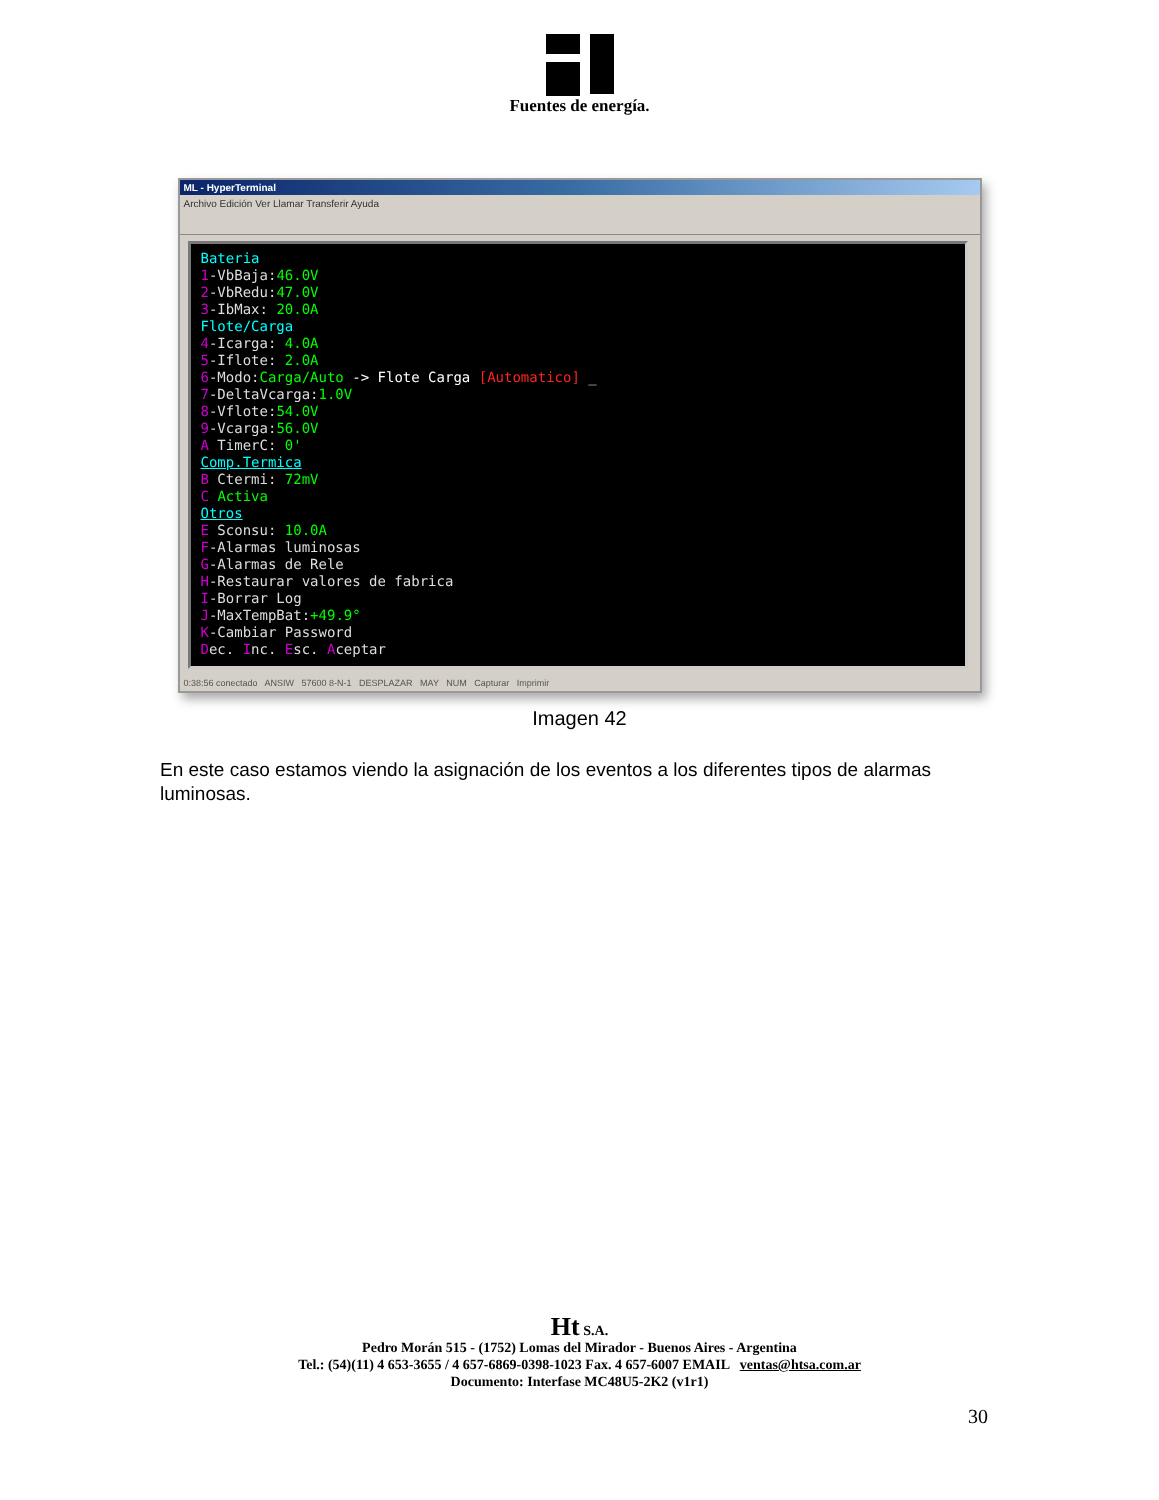Fuentes de energía.
ML - HyperTerminal
Archivo Edición Ver Llamar Transferir Ayuda
Bateria
1-VbBaja:46.0V
2-VbRedu:47.0V
3-IbMax: 20.0A
Flote/Carga
4-Icarga: 4.0A
5-Iflote: 2.0A
6-Modo:Carga/Auto -> Flote Carga [Automatico] _
7-DeltaVcarga:1.0V
8-Vflote:54.0V
9-Vcarga:56.0V
A TimerC: 0'
Comp.Termica
B Ctermi: 72mV
C Activa
Otros
E Sconsu: 10.0A
F-Alarmas luminosas
G-Alarmas de Rele
H-Restaurar valores de fabrica
I-Borrar Log
J-MaxTempBat:+49.9°
K-Cambiar Password
Dec. Inc. Esc. Aceptar
0:38:56 conectado ANSIW 57600 8-N-1 DESPLAZAR MAY NUM Capturar Imprimir
Imagen 42
En este caso estamos viendo la asignación de los eventos a los diferentes tipos de alarmas luminosas.
Ht S.A.
Pedro Morán 515 - (1752) Lomas del Mirador - Buenos Aires - Argentina
Tel.: (54)(11) 4 653-3655 / 4 657-6869-0398-1023 Fax. 4 657-6007 EMAIL ventas@htsa.com.ar
Documento: Interfase MC48U5-2K2 (v1r1)
30